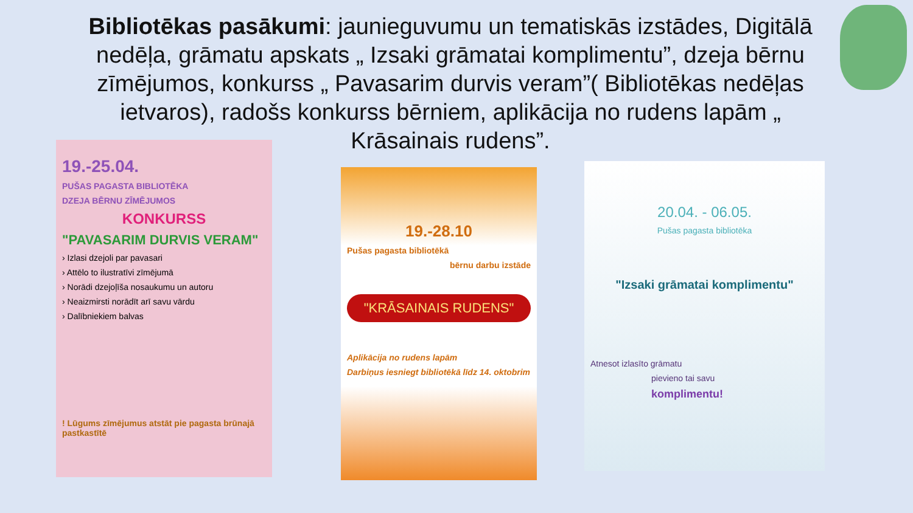Bibliotēkas pasākumi: jaunieguvumu un tematiskās izstādes, Digitālā nedēļa, grāmatu apskats „ Izsaki grāmatai komplimentu”, dzeja bērnu zīmējumos, konkurss „ Pavasarim durvis veram”( Bibliotēkas nedēļas ietvaros), radošs konkurss bērniem, aplikācija no rudens lapām „ Krāsainais rudens”.
19.-25.04.
PUŠAS PAGASTA BIBLIOTĒKA
DZEJA BĒRNU ZĪMĒJUMOS
KONKURSS
"PAVASARIM DURVIS VERAM"
› Izlasi dzejoli par pavasari
› Attēlo to ilustratīvi zīmējumā
› Norādi dzejoļīša nosaukumu un autoru
› Neaizmirsti norādīt arī savu vārdu
› Dalībniekiem balvas
! Lūgums zīmējumus atstāt pie pagasta brūnajā pastkastītē
19.-28.10
Pušas pagasta bibliotēkā
bērnu darbu izstāde
"KRĀSAINAIS RUDENS"
Aplikācija no rudens lapām
Darbiņus iesniegt bibliotēkā līdz 14. oktobrim
20.04. - 06.05.
Pušas pagasta bibliotēka
"Izsaki grāmatai komplimentu"
Atnesot izlasīto grāmatu
pievieno tai savu
komplimentu!